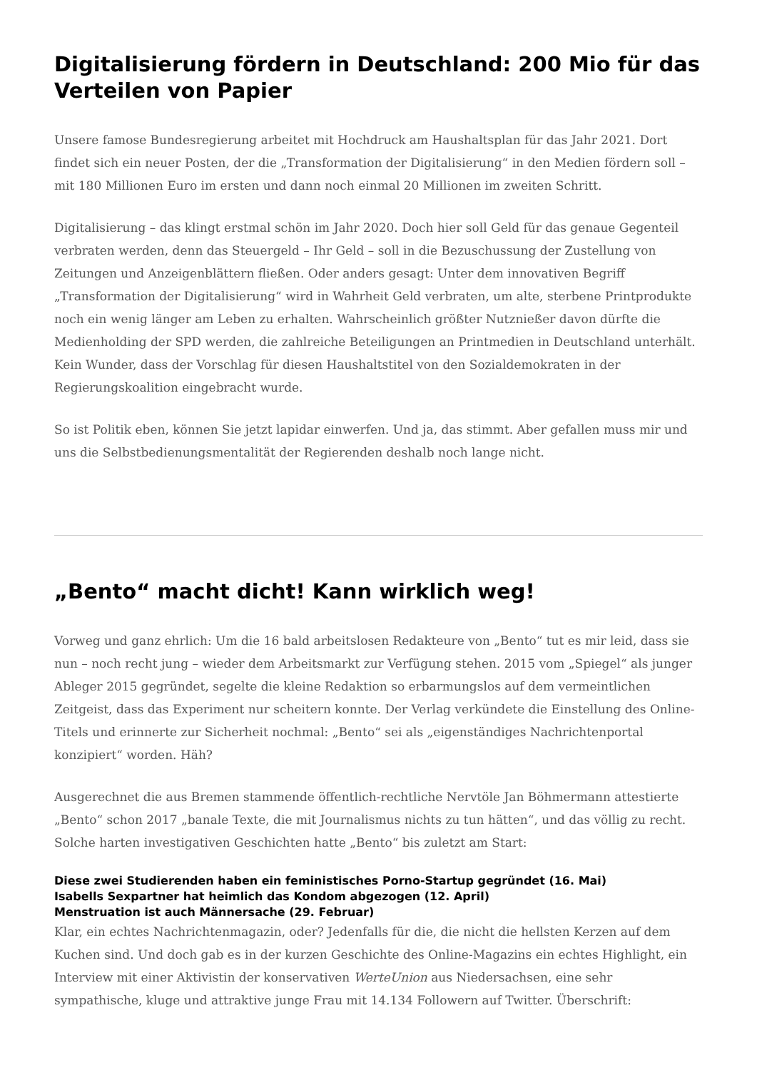Digitalisierung fördern in Deutschland: 200 Mio für das Verteilen von Papier
Unsere famose Bundesregierung arbeitet mit Hochdruck am Haushaltsplan für das Jahr 2021. Dort findet sich ein neuer Posten, der die „Transformation der Digitalisierung“ in den Medien fördern soll – mit 180 Millionen Euro im ersten und dann noch einmal 20 Millionen im zweiten Schritt.
Digitalisierung – das klingt erstmal schön im Jahr 2020. Doch hier soll Geld für das genaue Gegenteil verbraten werden, denn das Steuergeld – Ihr Geld – soll in die Bezuschussung der Zustellung von Zeitungen und Anzeigenblättern fließen. Oder anders gesagt: Unter dem innovativen Begriff „Transformation der Digitalisierung“ wird in Wahrheit Geld verbraten, um alte, sterbene Printprodukte noch ein wenig länger am Leben zu erhalten. Wahrscheinlich größter Nutznießer davon dürfte die Medienholding der SPD werden, die zahlreiche Beteiligungen an Printmedien in Deutschland unterhält. Kein Wunder, dass der Vorschlag für diesen Haushaltstitel von den Sozialdemokraten in der Regierungskoalition eingebracht wurde.
So ist Politik eben, können Sie jetzt lapidar einwerfen. Und ja, das stimmt. Aber gefallen muss mir und uns die Selbstbedienungsmentalität der Regierenden deshalb noch lange nicht.
„Bento“ macht dicht! Kann wirklich weg!
Vorweg und ganz ehrlich: Um die 16 bald arbeitslosen Redakteure von „Bento“ tut es mir leid, dass sie nun – noch recht jung – wieder dem Arbeitsmarkt zur Verfügung stehen. 2015 vom „Spiegel“ als junger Ableger 2015 gegründet, segelte die kleine Redaktion so erbarmungslos auf dem vermeintlichen Zeitgeist, dass das Experiment nur scheitern konnte. Der Verlag verkündete die Einstellung des Online-Titels und erinnerte zur Sicherheit nochmal: „Bento“ sei als „eigenständiges Nachrichtenportal konzipiert“ worden. Häh?
Ausgerechnet die aus Bremen stammende öffentlich-rechtliche Nervtöle Jan Böhmermann attestierte „Bento“ schon 2017 „banale Texte, die mit Journalismus nichts zu tun hätten“, und das völlig zu recht. Solche harten investigativen Geschichten hatte „Bento“ bis zuletzt am Start:
Diese zwei Studierenden haben ein feministisches Porno-Startup gegründet (16. Mai)
Isabells Sexpartner hat heimlich das Kondom abgezogen (12. April)
Menstruation ist auch Männersache (29. Februar)
Klar, ein echtes Nachrichtenmagazin, oder? Jedenfalls für die, die nicht die hellsten Kerzen auf dem Kuchen sind. Und doch gab es in der kurzen Geschichte des Online-Magazins ein echtes Highlight, ein Interview mit einer Aktivistin der konservativen WerteUnion aus Niedersachsen, eine sehr sympathische, kluge und attraktive junge Frau mit 14.134 Followern auf Twitter. Überschrift: